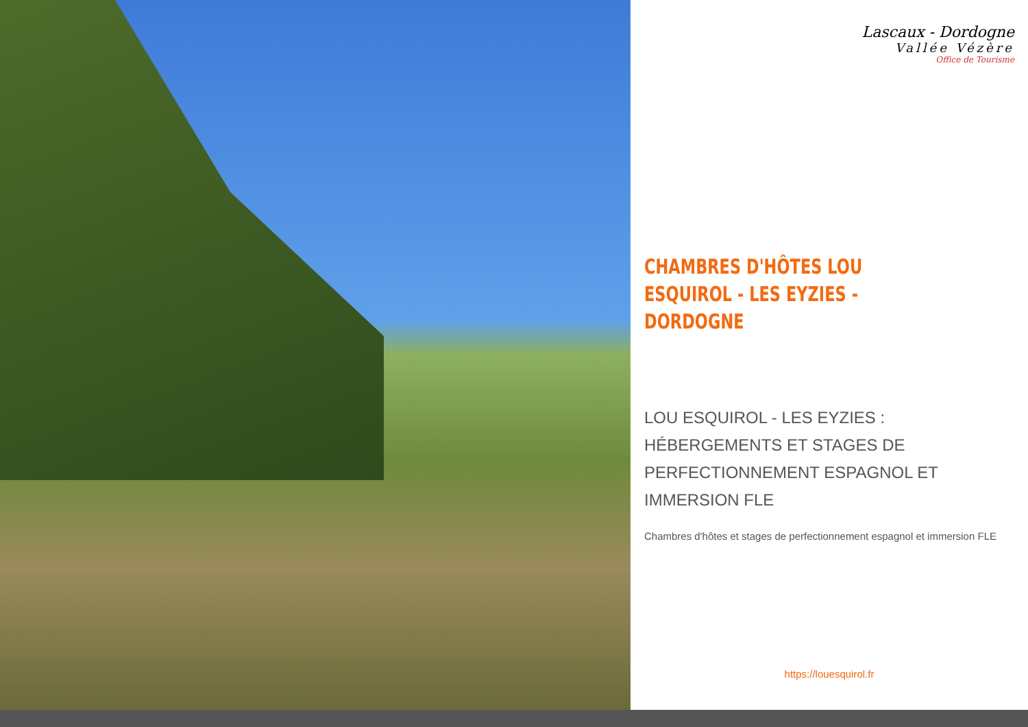Lascaux - Dordogne
Vallée Vézère
Office de Tourisme
CHAMBRES D'HÔTES LOU ESQUIROL - LES EYZIES - DORDOGNE
LOU ESQUIROL - LES EYZIES : HÉBERGEMENTS ET STAGES DE PERFECTIONNEMENT ESPAGNOL ET IMMERSION FLE
Chambres d'hôtes et stages de perfectionnement espagnol et immersion FLE
https://louesquirol.fr